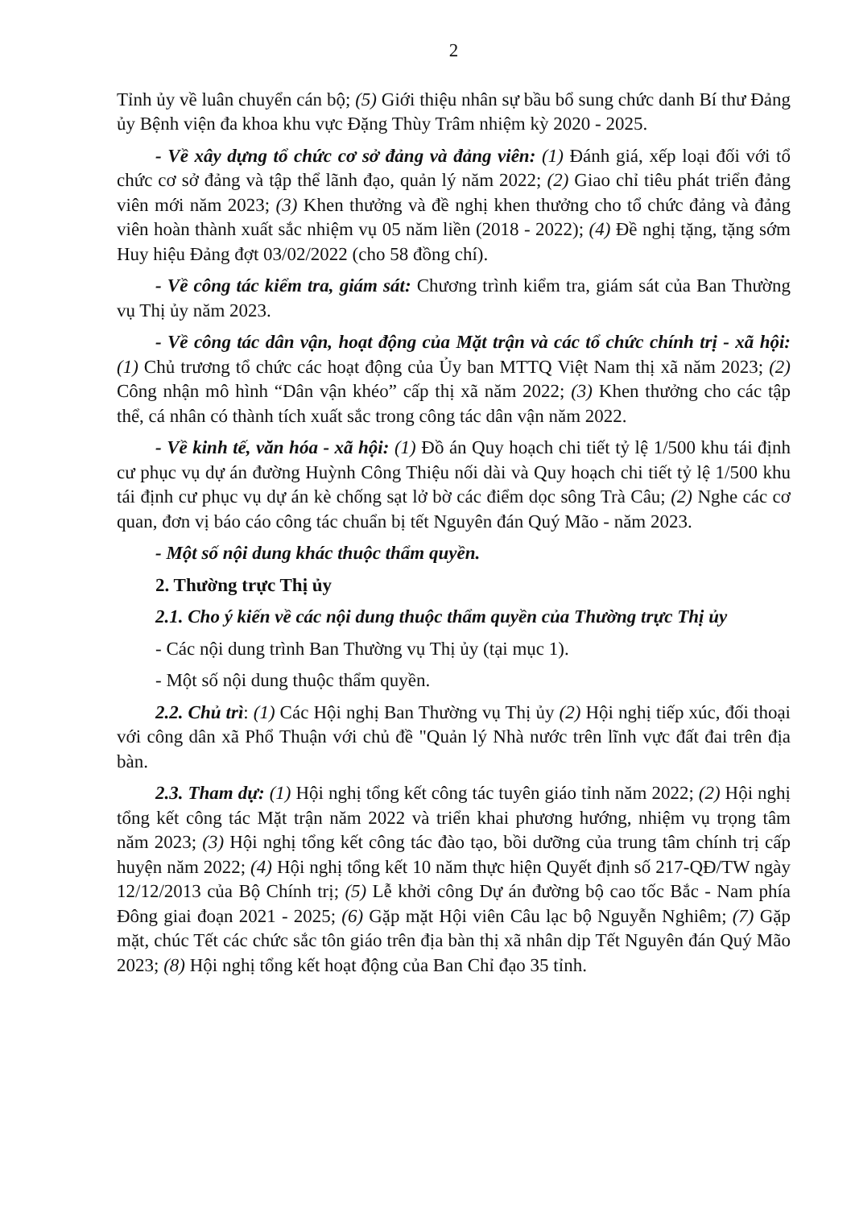2
Tỉnh ủy về luân chuyển cán bộ; (5) Giới thiệu nhân sự bầu bổ sung chức danh Bí thư Đảng ủy Bệnh viện đa khoa khu vực Đặng Thùy Trâm nhiệm kỳ 2020 - 2025.
- Về xây dựng tổ chức cơ sở đảng và đảng viên: (1) Đánh giá, xếp loại đối với tổ chức cơ sở đảng và tập thể lãnh đạo, quản lý năm 2022; (2) Giao chỉ tiêu phát triển đảng viên mới năm 2023; (3) Khen thưởng và đề nghị khen thưởng cho tổ chức đảng và đảng viên hoàn thành xuất sắc nhiệm vụ 05 năm liền (2018 - 2022); (4) Đề nghị tặng, tặng sớm Huy hiệu Đảng đợt 03/02/2022 (cho 58 đồng chí).
- Về công tác kiểm tra, giám sát: Chương trình kiểm tra, giám sát của Ban Thường vụ Thị ủy năm 2023.
- Về công tác dân vận, hoạt động của Mặt trận và các tổ chức chính trị - xã hội: (1) Chủ trương tổ chức các hoạt động của Ủy ban MTTQ Việt Nam thị xã năm 2023; (2) Công nhận mô hình “Dân vận khéo” cấp thị xã năm 2022; (3) Khen thưởng cho các tập thể, cá nhân có thành tích xuất sắc trong công tác dân vận năm 2022.
- Về kinh tế, văn hóa - xã hội: (1) Đồ án Quy hoạch chi tiết tỷ lệ 1/500 khu tái định cư phục vụ dự án đường Huỳnh Công Thiệu nối dài và Quy hoạch chi tiết tỷ lệ 1/500 khu tái định cư phục vụ dự án kè chống sạt lở bờ các điểm dọc sông Trà Câu; (2) Nghe các cơ quan, đơn vị báo cáo công tác chuẩn bị tết Nguyên đán Quý Mão - năm 2023.
- Một số nội dung khác thuộc thẩm quyền.
2. Thường trực Thị ủy
2.1. Cho ý kiến về các nội dung thuộc thẩm quyền của Thường trực Thị ủy
- Các nội dung trình Ban Thường vụ Thị ủy (tại mục 1).
- Một số nội dung thuộc thẩm quyền.
2.2. Chủ trì: (1) Các Hội nghị Ban Thường vụ Thị ủy (2) Hội nghị tiếp xúc, đối thoại với công dân xã Phổ Thuận với chủ đề "Quản lý Nhà nước trên lĩnh vực đất đai trên địa bàn.
2.3. Tham dự: (1) Hội nghị tổng kết công tác tuyên giáo tỉnh năm 2022; (2) Hội nghị tổng kết công tác Mặt trận năm 2022 và triển khai phương hướng, nhiệm vụ trọng tâm năm 2023; (3) Hội nghị tổng kết công tác đào tạo, bồi dưỡng của trung tâm chính trị cấp huyện năm 2022; (4) Hội nghị tổng kết 10 năm thực hiện Quyết định số 217-QĐ/TW ngày 12/12/2013 của Bộ Chính trị; (5) Lễ khởi công Dự án đường bộ cao tốc Bắc - Nam phía Đông giai đoạn 2021 - 2025; (6) Gặp mặt Hội viên Câu lạc bộ Nguyễn Nghiêm; (7) Gặp mặt, chúc Tết các chức sắc tôn giáo trên địa bàn thị xã nhân dịp Tết Nguyên đán Quý Mão 2023; (8) Hội nghị tổng kết hoạt động của Ban Chỉ đạo 35 tỉnh.